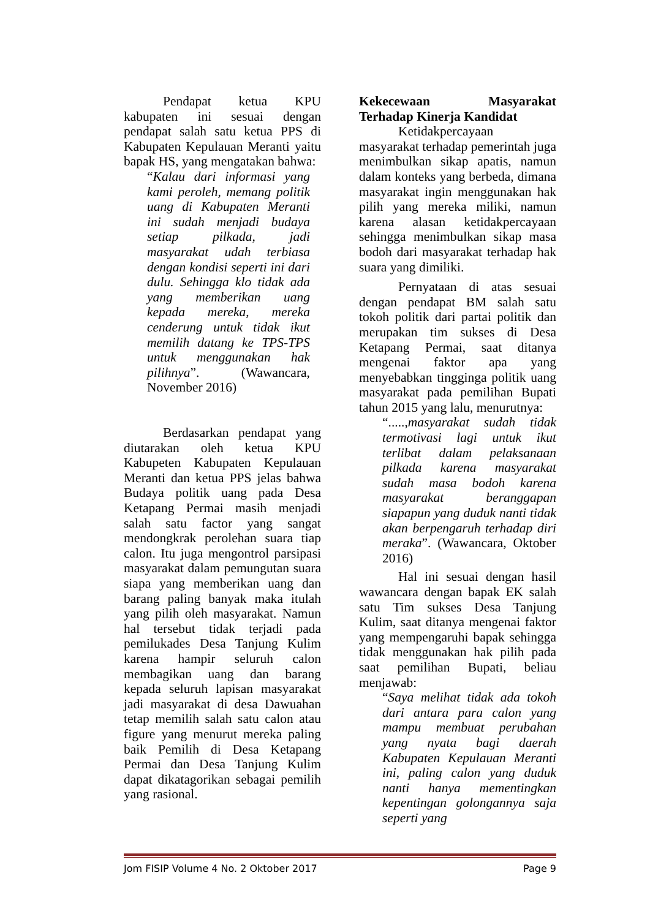Pendapat ketua KPU kabupaten ini sesuai dengan pendapat salah satu ketua PPS di Kabupaten Kepulauan Meranti yaitu bapak HS, yang mengatakan bahwa:
“Kalau dari informasi yang kami peroleh, memang politik uang di Kabupaten Meranti ini sudah menjadi budaya setiap pilkada, jadi masyarakat udah terbiasa dengan kondisi seperti ini dari dulu. Sehingga klo tidak ada yang memberikan uang kepada mereka, mereka cenderung untuk tidak ikut memilih datang ke TPS-TPS untuk menggunakan hak pilihnya”. (Wawancara, November 2016)
Berdasarkan pendapat yang diutarakan oleh ketua KPU Kabupeten Kabupaten Kepulauan Meranti dan ketua PPS jelas bahwa Budaya politik uang pada Desa Ketapang Permai masih menjadi salah satu factor yang sangat mendongkrak perolehan suara tiap calon. Itu juga mengontrol parsipasi masyarakat dalam pemungutan suara siapa yang memberikan uang dan barang paling banyak maka itulah yang pilih oleh masyarakat. Namun hal tersebut tidak terjadi pada pemilukades Desa Tanjung Kulim karena hampir seluruh calon membagikan uang dan barang kepada seluruh lapisan masyarakat jadi masyarakat di desa Dawuahan tetap memilih salah satu calon atau figure yang menurut mereka paling baik Pemilih di Desa Ketapang Permai dan Desa Tanjung Kulim dapat dikatagorikan sebagai pemilih yang rasional.
Kekecewaan Masyarakat Terhadap Kinerja Kandidat
Ketidakpercayaan masyarakat terhadap pemerintah juga menimbulkan sikap apatis, namun dalam konteks yang berbeda, dimana masyarakat ingin menggunakan hak pilih yang mereka miliki, namun karena alasan ketidakpercayaan sehingga menimbulkan sikap masa bodoh dari masyarakat terhadap hak suara yang dimiliki.
Pernyataan di atas sesuai dengan pendapat BM salah satu tokoh politik dari partai politik dan merupakan tim sukses di Desa Ketapang Permai, saat ditanya mengenai faktor apa yang menyebabkan tingginga politik uang masyarakat pada pemilihan Bupati tahun 2015 yang lalu, menurutnya:
“.....,masyarakat sudah tidak termotivasi lagi untuk ikut terlibat dalam pelaksanaan pilkada karena masyarakat sudah masa bodoh karena masyarakat beranggapan siapapun yang duduk nanti tidak akan berpengaruh terhadap diri meraka”. (Wawancara, Oktober 2016)
Hal ini sesuai dengan hasil wawancara dengan bapak EK salah satu Tim sukses Desa Tanjung Kulim, saat ditanya mengenai faktor yang mempengaruhi bapak sehingga tidak menggunakan hak pilih pada saat pemilihan Bupati, beliau menjawab:
“Saya melihat tidak ada tokoh dari antara para calon yang mampu membuat perubahan yang nyata bagi daerah Kabupaten Kepulauan Meranti ini, paling calon yang duduk nanti hanya mementingkan kepentingan golongannya saja seperti yang
Jom FISIP Volume 4 No. 2 Oktober 2017 Page 9